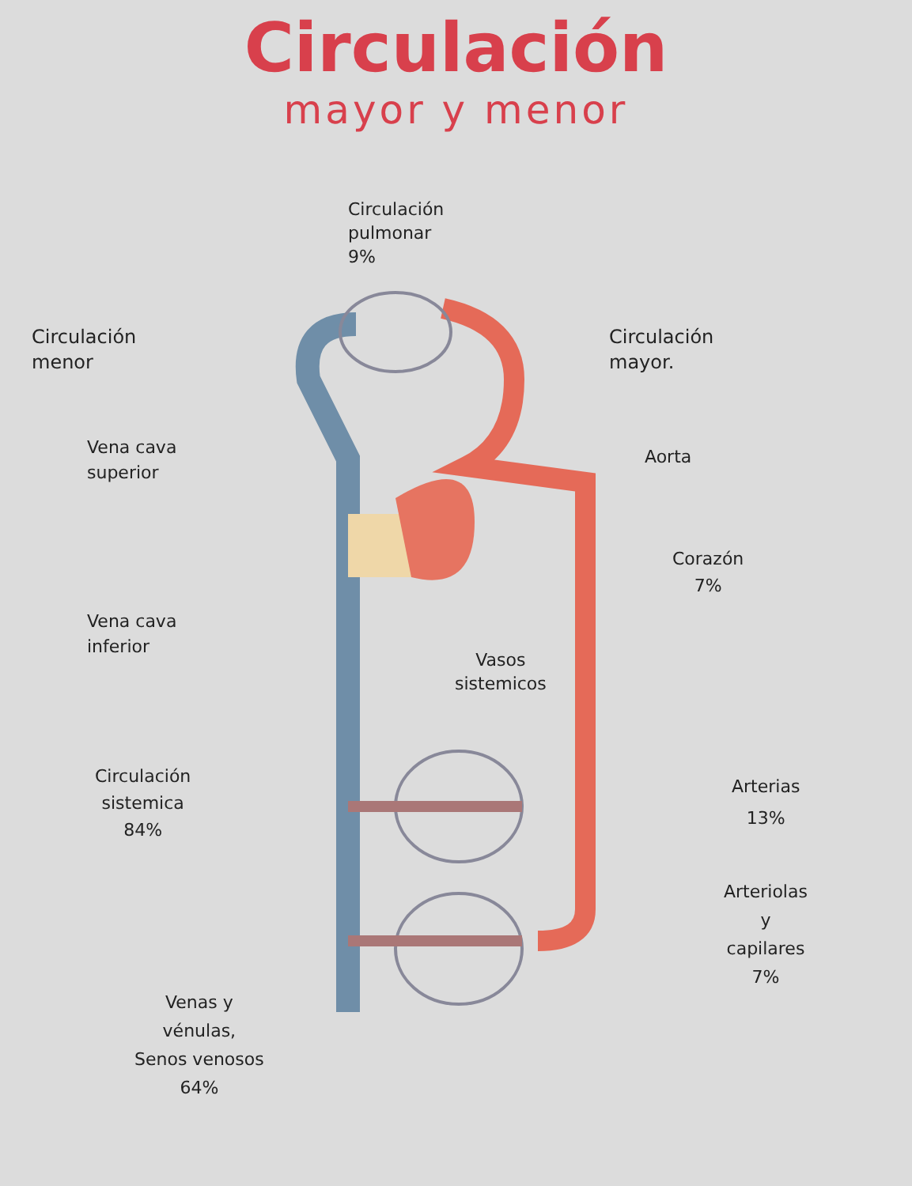Circulación
mayor y menor
Circulación
pulmonar
9%
Circulación
menor
Circulación
mayor.
Vena cava
superior
Aorta
Corazón
7%
Vena cava
inferior
Vasos
sistemicos
Circulación
sistemica
84%
Arterias
13%
Arteriolas
y
capilares
7%
Venas y
vénulas,
Senos venosos
64%